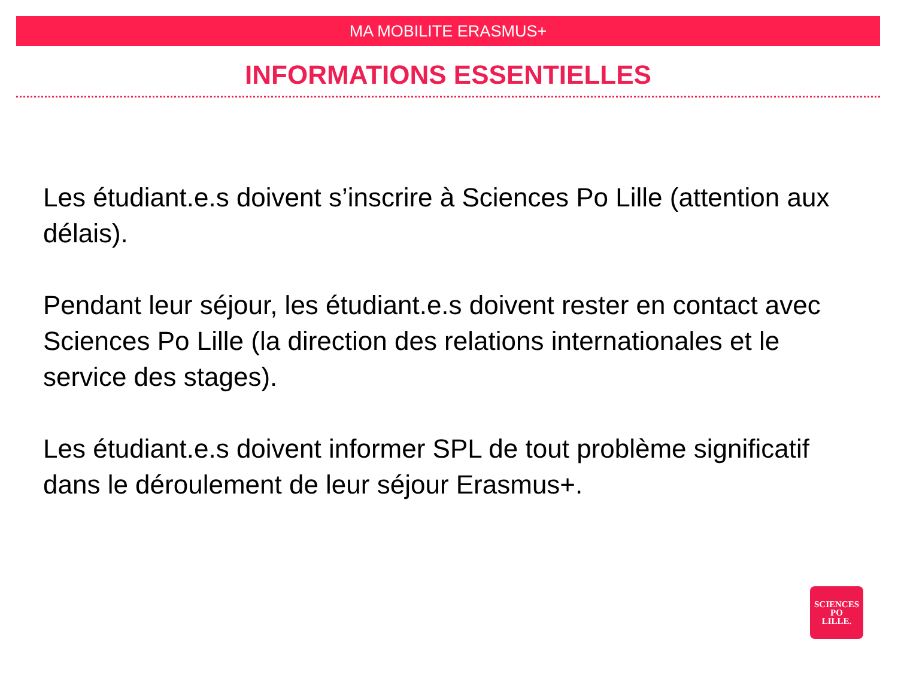MA MOBILITE ERASMUS+
INFORMATIONS ESSENTIELLES
Les étudiant.e.s doivent s’inscrire à Sciences Po Lille (attention aux délais).
Pendant leur séjour, les étudiant.e.s doivent rester en contact avec Sciences Po Lille (la direction des relations internationales et le service des stages).
Les étudiant.e.s doivent informer SPL de tout problème significatif dans le déroulement de leur séjour Erasmus+.
SCIENCES
PO
LILLE.